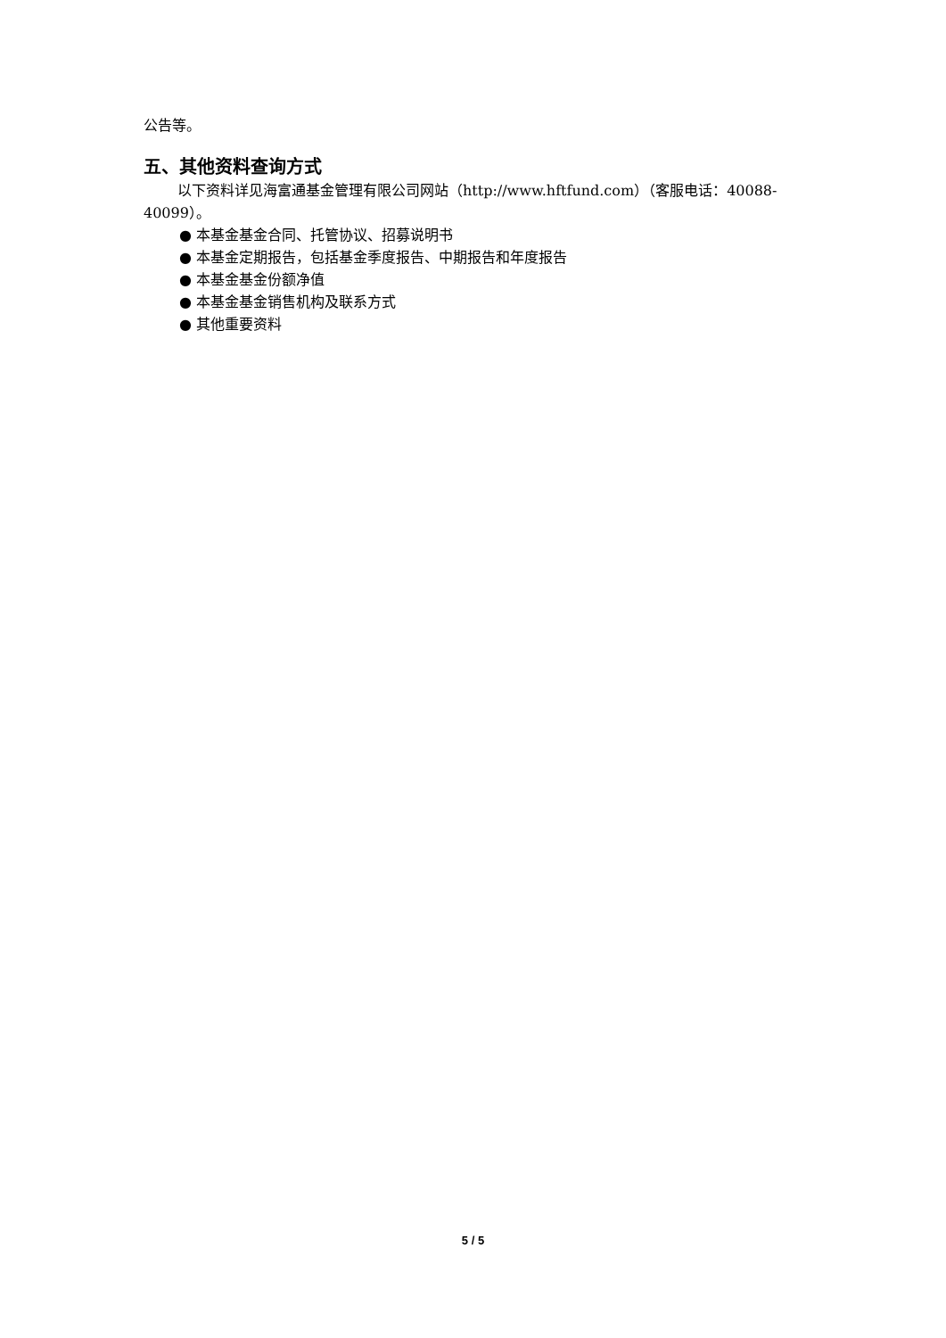公告等。
五、其他资料查询方式
以下资料详见海富通基金管理有限公司网站（http://www.hftfund.com）（客服电话：40088-40099）。
● 本基金基金合同、托管协议、招募说明书
● 本基金定期报告，包括基金季度报告、中期报告和年度报告
● 本基金基金份额净值
● 本基金基金销售机构及联系方式
● 其他重要资料
5 / 5